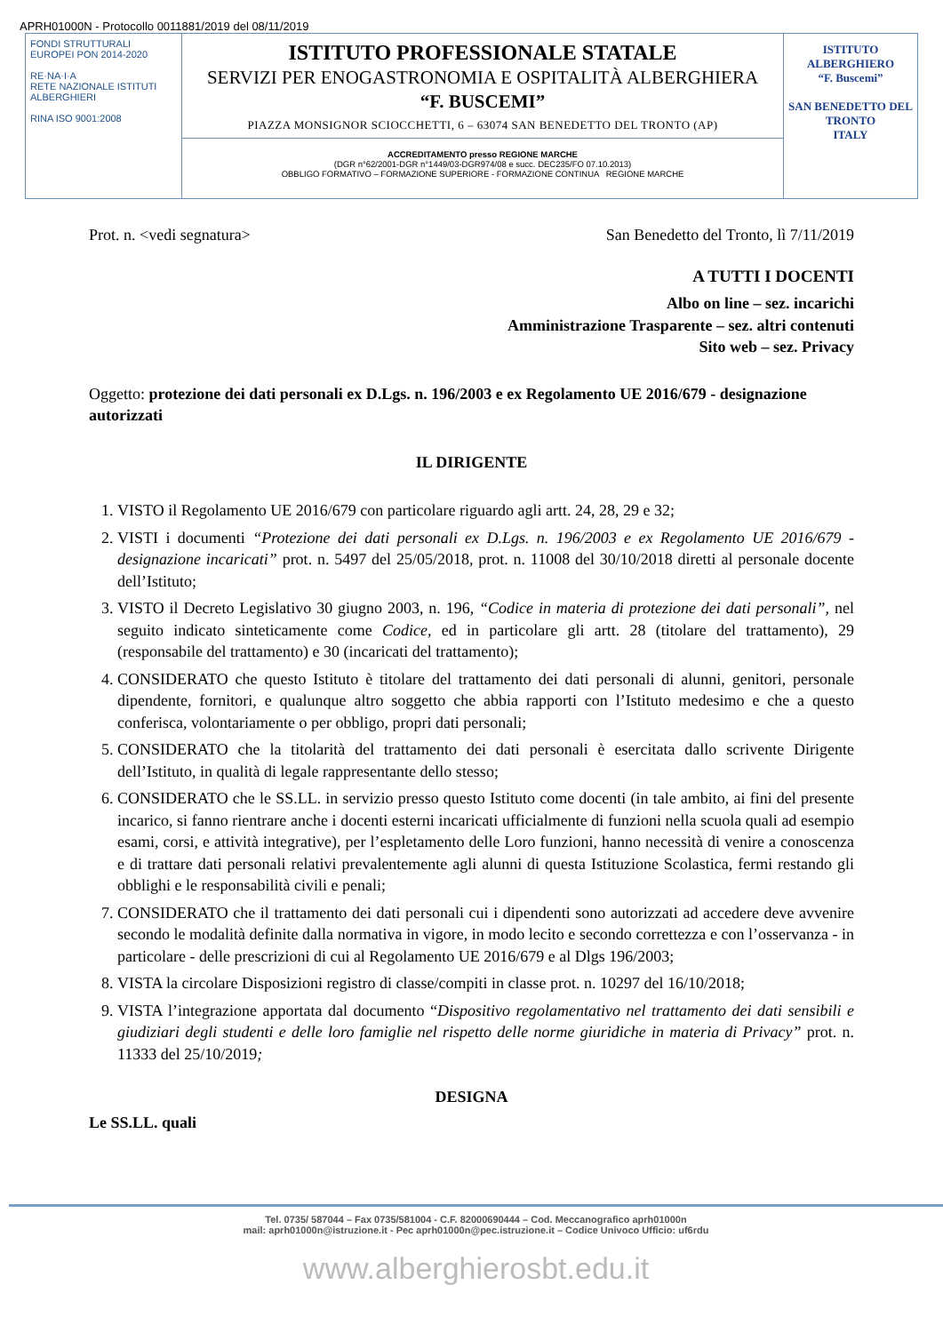APRH01000N - Protocollo 0011881/2019 del 08/11/2019
FONDI STRUTTURALI EUROPEI PON 2014-2020
RE·NA·I·A
RETE NAZIONALE ISTITUTI ALBERGHIERI
RINA ISO 9001:2008
ISTITUTO PROFESSIONALE STATALE
SERVIZI PER ENOGASTRONOMIA E OSPITALITÀ ALBERGHIERA
“F. BUSCEMI”
PIAZZA MONSIGNOR SCIOCCHETTI, 6 – 63074 SAN BENEDETTO DEL TRONTO (AP)
ACCREDITAMENTO presso REGIONE MARCHE
(DGR n°62/2001-DGR n°1449/03-DGR974/08 e succ. DEC235/FO 07.10.2013)
OBBLIGO FORMATIVO – FORMAZIONE SUPERIORE - FORMAZIONE CONTINUA REGIONE MARCHE
ISTITUTO ALBERGHIERO
“F. Buscemi”
SAN BENEDETTO DEL TRONTO
ITALY
Prot. n. <vedi segnatura> San Benedetto del Tronto, lì 7/11/2019
A TUTTI I DOCENTI
Albo on line – sez. incarichi
Amministrazione Trasparente – sez. altri contenuti
Sito web – sez. Privacy
Oggetto: protezione dei dati personali ex D.Lgs. n. 196/2003 e ex Regolamento UE 2016/679 - designazione autorizzati
IL DIRIGENTE
1. VISTO il Regolamento UE 2016/679 con particolare riguardo agli artt. 24, 28, 29 e 32;
2. VISTI i documenti “Protezione dei dati personali ex D.Lgs. n. 196/2003 e ex Regolamento UE 2016/679 - designazione incaricati” prot. n. 5497 del 25/05/2018, prot. n. 11008 del 30/10/2018 diretti al personale docente dell’Istituto;
3. VISTO il Decreto Legislativo 30 giugno 2003, n. 196, “Codice in materia di protezione dei dati personali”, nel seguito indicato sinteticamente come Codice, ed in particolare gli artt. 28 (titolare del trattamento), 29 (responsabile del trattamento) e 30 (incaricati del trattamento);
4. CONSIDERATO che questo Istituto è titolare del trattamento dei dati personali di alunni, genitori, personale dipendente, fornitori, e qualunque altro soggetto che abbia rapporti con l’Istituto medesimo e che a questo conferisca, volontariamente o per obbligo, propri dati personali;
5. CONSIDERATO che la titolarità del trattamento dei dati personali è esercitata dallo scrivente Dirigente dell’Istituto, in qualità di legale rappresentante dello stesso;
6. CONSIDERATO che le SS.LL. in servizio presso questo Istituto come docenti (in tale ambito, ai fini del presente incarico, si fanno rientrare anche i docenti esterni incaricati ufficialmente di funzioni nella scuola quali ad esempio esami, corsi, e attività integrative), per l’espletamento delle Loro funzioni, hanno necessità di venire a conoscenza e di trattare dati personali relativi prevalentemente agli alunni di questa Istituzione Scolastica, fermi restando gli obblighi e le responsabilità civili e penali;
7. CONSIDERATO che il trattamento dei dati personali cui i dipendenti sono autorizzati ad accedere deve avvenire secondo le modalità definite dalla normativa in vigore, in modo lecito e secondo correttezza e con l’osservanza - in particolare - delle prescrizioni di cui al Regolamento UE 2016/679 e al Dlgs 196/2003;
8. VISTA la circolare Disposizioni registro di classe/compiti in classe prot. n. 10297 del 16/10/2018;
9. VISTA l’integrazione apportata dal documento “Dispositivo regolamentativo nel trattamento dei dati sensibili e giudiziari degli studenti e delle loro famiglie nel rispetto delle norme giuridiche in materia di Privacy” prot. n. 11333 del 25/10/2019;
DESIGNA
Le SS.LL. quali
Tel. 0735/ 587044 – Fax 0735/581004 - C.F. 82000690444 – Cod. Meccanografico aprh01000n
mail: aprh01000n@istruzione.it - Pec aprh01000n@pec.istruzione.it – Codice Univoco Ufficio: uf6rdu
www.alberghierosbt.edu.it